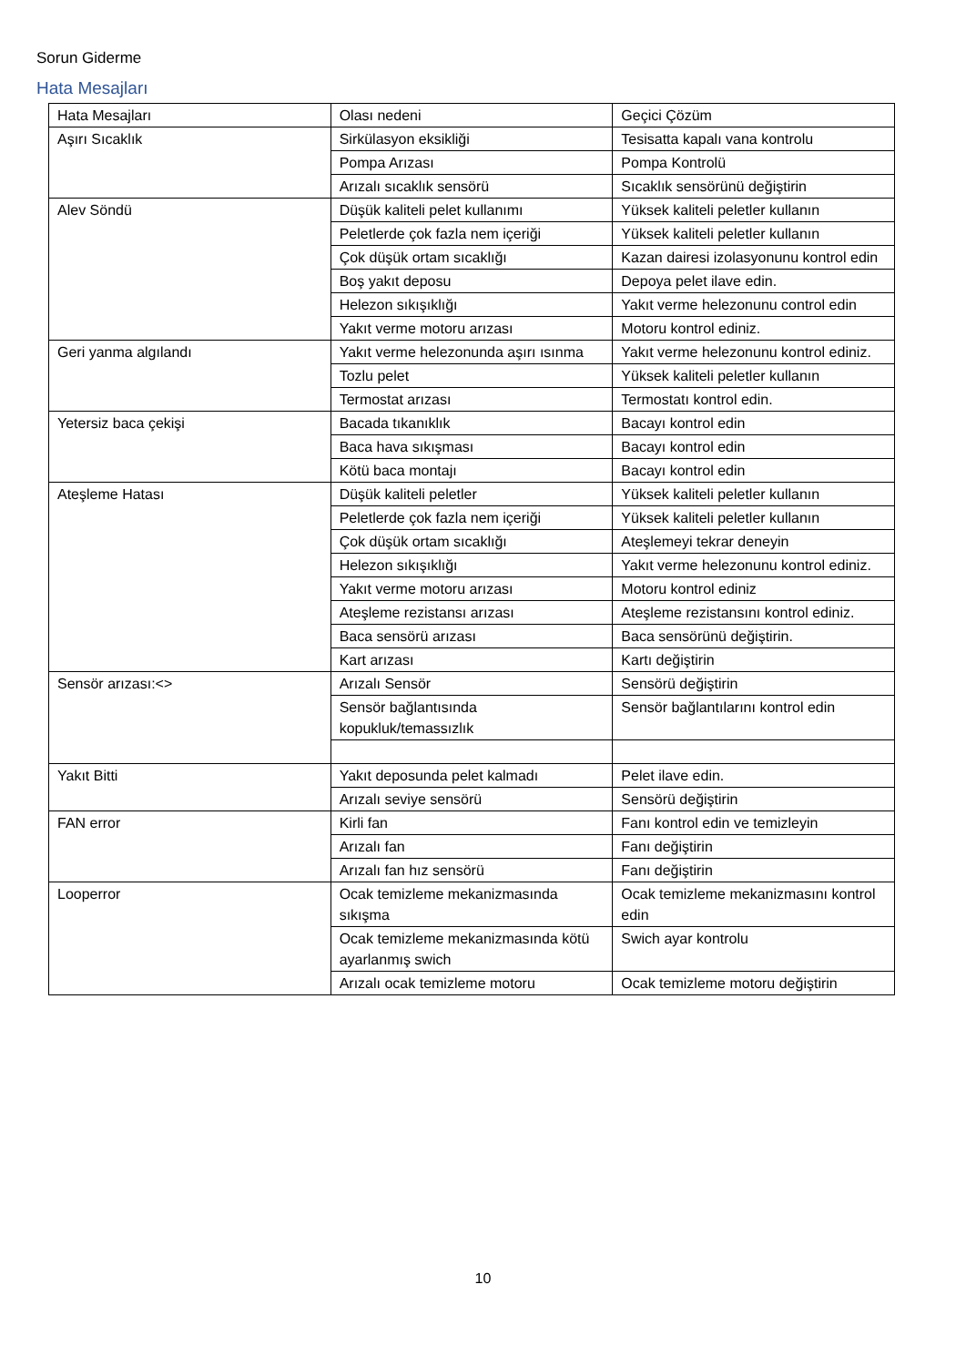Sorun Giderme
Hata Mesajları
| Hata Mesajları | Olası nedeni | Geçici Çözüm |
| Aşırı Sıcaklık | Sirkülasyon eksikliği | Tesisatta kapalı vana kontrolu |
| | Pompa Arızası | Pompa Kontrolü |
| | Arızalı sıcaklık sensörü | Sıcaklık sensörünü değiştirin |
| Alev Söndü | Düşük kaliteli pelet kullanımı | Yüksek kaliteli peletler kullanın |
| | Peletlerde çok fazla nem içeriği | Yüksek kaliteli peletler kullanın |
| | Çok düşük ortam sıcaklığı | Kazan dairesi izolasyonunu kontrol edin |
| | Boş yakıt deposu | Depoya pelet ilave edin. |
| | Helezon sıkışıklığı | Yakıt verme helezonunu control edin |
| | Yakıt verme motoru arızası | Motoru kontrol ediniz. |
| Geri yanma algılandı | Yakıt verme helezonunda aşırı ısınma | Yakıt verme helezonunu kontrol ediniz. |
| | Tozlu pelet | Yüksek kaliteli peletler kullanın |
| | Termostat arızası | Termostatı kontrol edin. |
| Yetersiz baca çekişi | Bacada tıkanıklık | Bacayı kontrol edin |
| | Baca hava sıkışması | Bacayı kontrol edin |
| | Kötü baca montajı | Bacayı kontrol edin |
| Ateşleme Hatası | Düşük kaliteli peletler | Yüksek kaliteli peletler kullanın |
| | Peletlerde çok fazla nem içeriği | Yüksek kaliteli peletler kullanın |
| | Çok düşük ortam sıcaklığı | Ateşlemeyi tekrar deneyin |
| | Helezon sıkışıklığı | Yakıt verme helezonunu kontrol ediniz. |
| | Yakıt verme motoru arızası | Motoru kontrol ediniz |
| | Ateşleme rezistansı arızası | Ateşleme rezistansını kontrol ediniz. |
| | Baca sensörü arızası | Baca sensörünü değiştirin. |
| | Kart arızası | Kartı değiştirin |
| Sensör arızası:<> | Arızalı Sensör | Sensörü değiştirin |
| | Sensör bağlantısında kopukluk/temassızlık | Sensör bağlantılarını kontrol edin |
| Yakıt Bitti | Yakıt deposunda pelet kalmadı | Pelet ilave edin. |
| | Arızalı seviye sensörü | Sensörü değiştirin |
| FAN error | Kirli fan | Fanı kontrol edin ve temizleyin |
| | Arızalı fan | Fanı değiştirin |
| | Arızalı fan hız sensörü | Fanı değiştirin |
| Looperror | Ocak temizleme mekanizmasında sıkışma | Ocak temizleme mekanizmasını kontrol edin |
| | Ocak temizleme mekanizmasında kötü ayarlanmış swich | Swich ayar kontrolu |
| | Arızalı ocak temizleme motoru | Ocak temizleme motoru değiştirin |
10